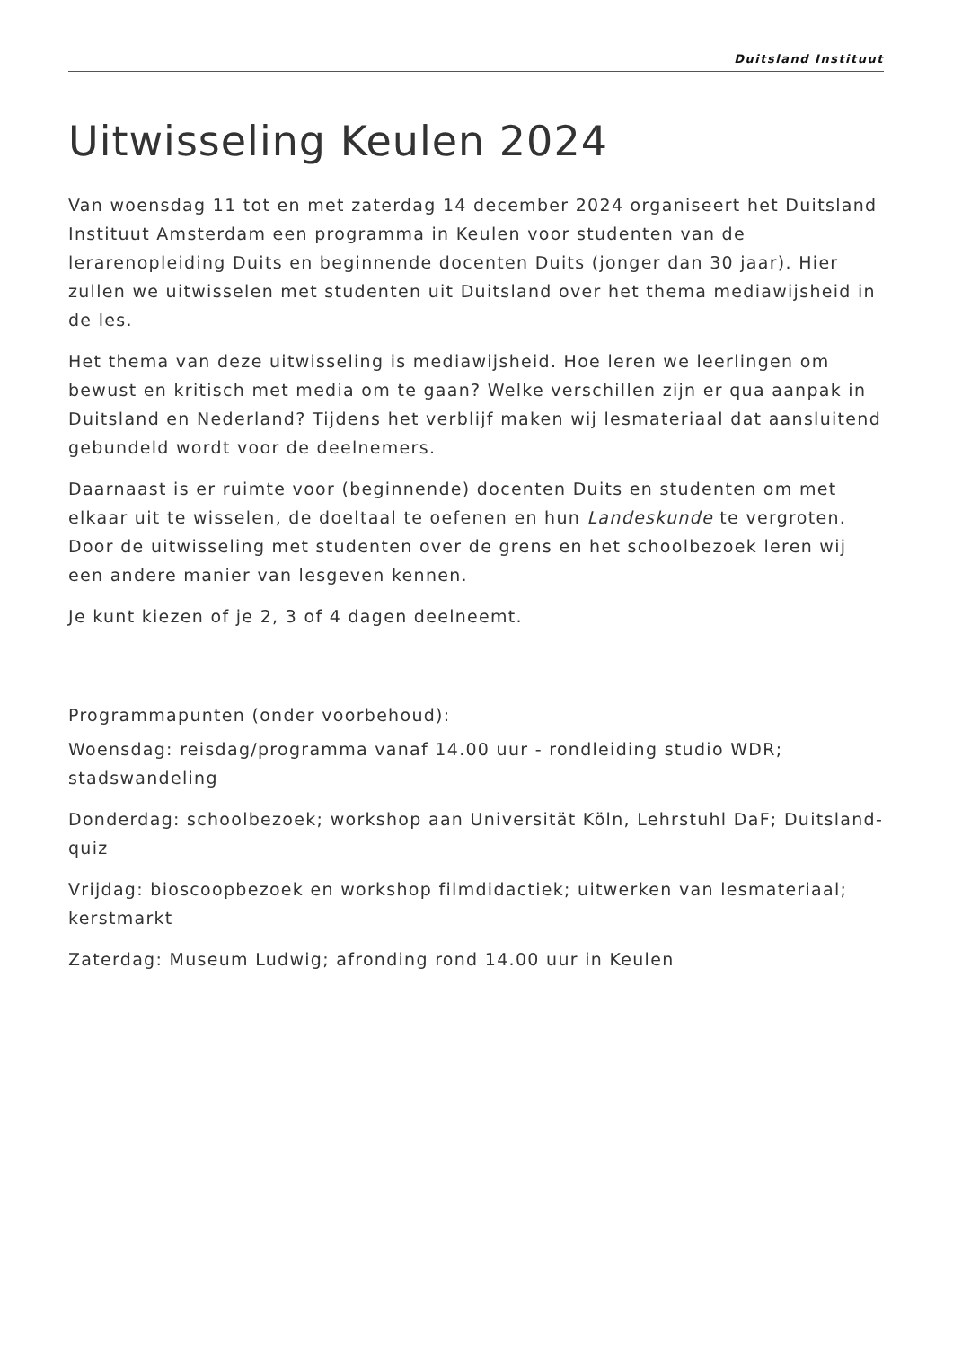Duitsland Instituut
Uitwisseling Keulen 2024
Van woensdag 11 tot en met zaterdag 14 december 2024 organiseert het Duitsland Instituut Amsterdam een programma in Keulen voor studenten van de lerarenopleiding Duits en beginnende docenten Duits (jonger dan 30 jaar). Hier zullen we uitwisselen met studenten uit Duitsland over het thema mediawijsheid in de les.
Het thema van deze uitwisseling is mediawijsheid. Hoe leren we leerlingen om bewust en kritisch met media om te gaan? Welke verschillen zijn er qua aanpak in Duitsland en Nederland? Tijdens het verblijf maken wij lesmateriaal dat aansluitend gebundeld wordt voor de deelnemers.
Daarnaast is er ruimte voor (beginnende) docenten Duits en studenten om met elkaar uit te wisselen, de doeltaal te oefenen en hun Landeskunde te vergroten. Door de uitwisseling met studenten over de grens en het schoolbezoek leren wij een andere manier van lesgeven kennen.
Je kunt kiezen of je 2, 3 of 4 dagen deelneemt.
Programmapunten (onder voorbehoud):
Woensdag: reisdag/programma vanaf 14.00 uur - rondleiding studio WDR; stadswandeling
Donderdag: schoolbezoek; workshop aan Universität Köln, Lehrstuhl DaF; Duitsland-quiz
Vrijdag: bioscoopbezoek en workshop filmdidactiek; uitwerken van lesmateriaal; kerstmarkt
Zaterdag: Museum Ludwig; afronding rond 14.00 uur in Keulen